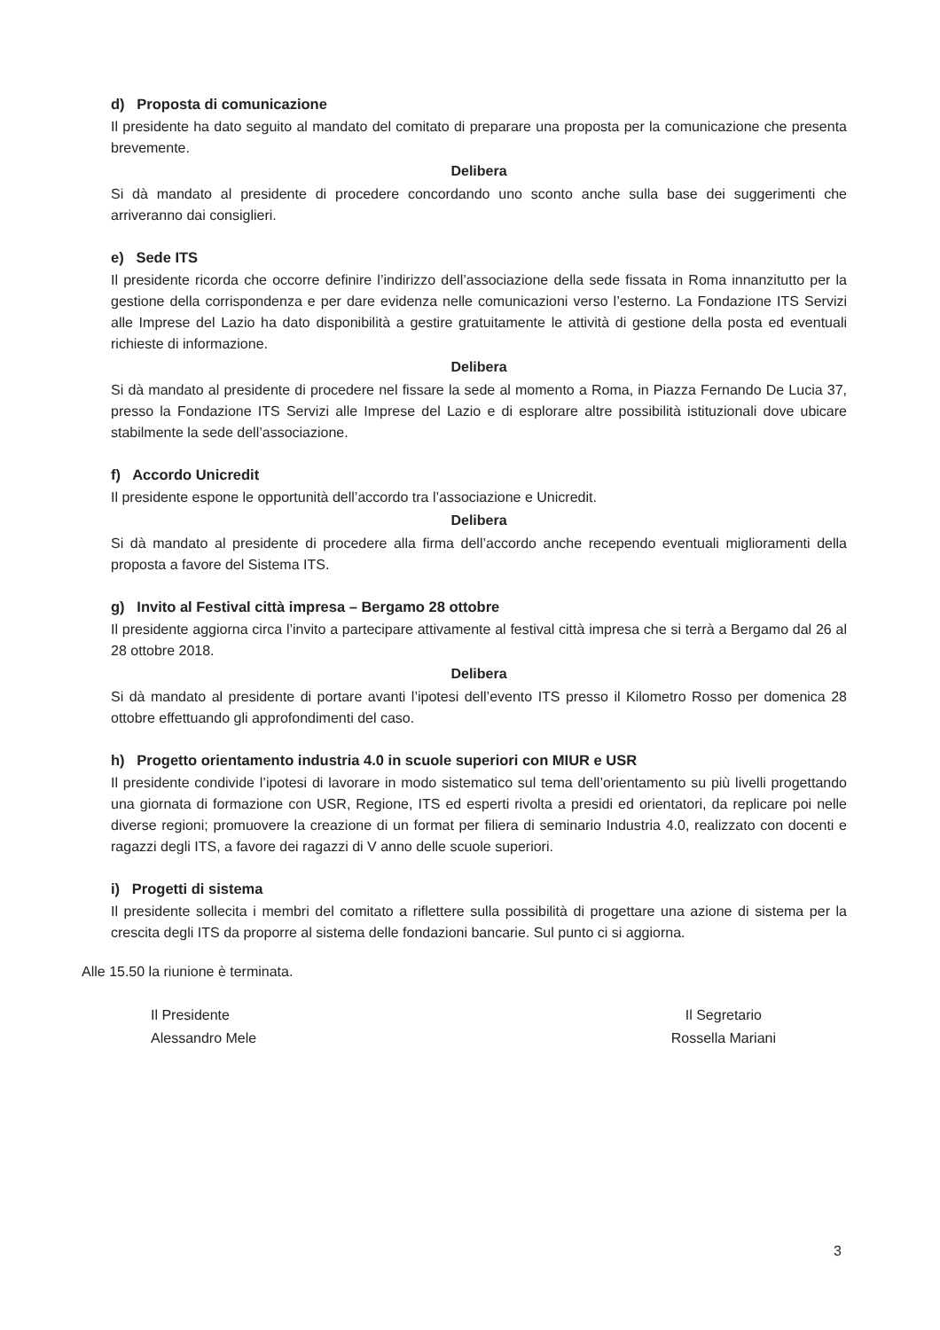d) Proposta di comunicazione
Il presidente ha dato seguito al mandato del comitato di preparare una proposta per la comunicazione che presenta brevemente.
Delibera
Si dà mandato al presidente di procedere concordando uno sconto anche sulla base dei suggerimenti che arriveranno dai consiglieri.
e) Sede ITS
Il presidente ricorda che occorre definire l’indirizzo dell’associazione della sede fissata in Roma innanzitutto per la gestione della corrispondenza e per dare evidenza nelle comunicazioni verso l’esterno. La Fondazione ITS Servizi alle Imprese del Lazio ha dato disponibilità a gestire gratuitamente le attività di gestione della posta ed eventuali richieste di informazione.
Delibera
Si dà mandato al presidente di procedere nel fissare la sede al momento a Roma, in Piazza Fernando De Lucia 37, presso la Fondazione ITS Servizi alle Imprese del Lazio e di esplorare altre possibilità istituzionali dove ubicare stabilmente la sede dell’associazione.
f) Accordo Unicredit
Il presidente espone le opportunità dell’accordo tra l’associazione e Unicredit.
Delibera
Si dà mandato al presidente di procedere alla firma dell’accordo anche recependo eventuali miglioramenti della proposta a favore del Sistema ITS.
g) Invito al Festival città impresa – Bergamo 28 ottobre
Il presidente aggiorna circa l’invito a partecipare attivamente al festival città impresa che si terrà a Bergamo dal 26 al 28 ottobre 2018.
Delibera
Si dà mandato al presidente di portare avanti l’ipotesi dell’evento ITS presso il Kilometro Rosso per domenica 28 ottobre effettuando gli approfondimenti del caso.
h) Progetto orientamento industria 4.0 in scuole superiori con MIUR e USR
Il presidente condivide l’ipotesi di lavorare in modo sistematico sul tema dell’orientamento su più livelli progettando una giornata di formazione con USR, Regione, ITS ed esperti rivolta a presidi ed orientatori, da replicare poi nelle diverse regioni; promuovere la creazione di un format per filiera di seminario Industria 4.0, realizzato con docenti e ragazzi degli ITS, a favore dei ragazzi di V anno delle scuole superiori.
i) Progetti di sistema
Il presidente sollecita i membri del comitato a riflettere sulla possibilità di progettare una azione di sistema per la crescita degli ITS da proporre al sistema delle fondazioni bancarie. Sul punto ci si aggiorna.
Alle 15.50 la riunione è terminata.
Il Presidente
Alessandro Mele
Il Segretario
Rossella Mariani
3